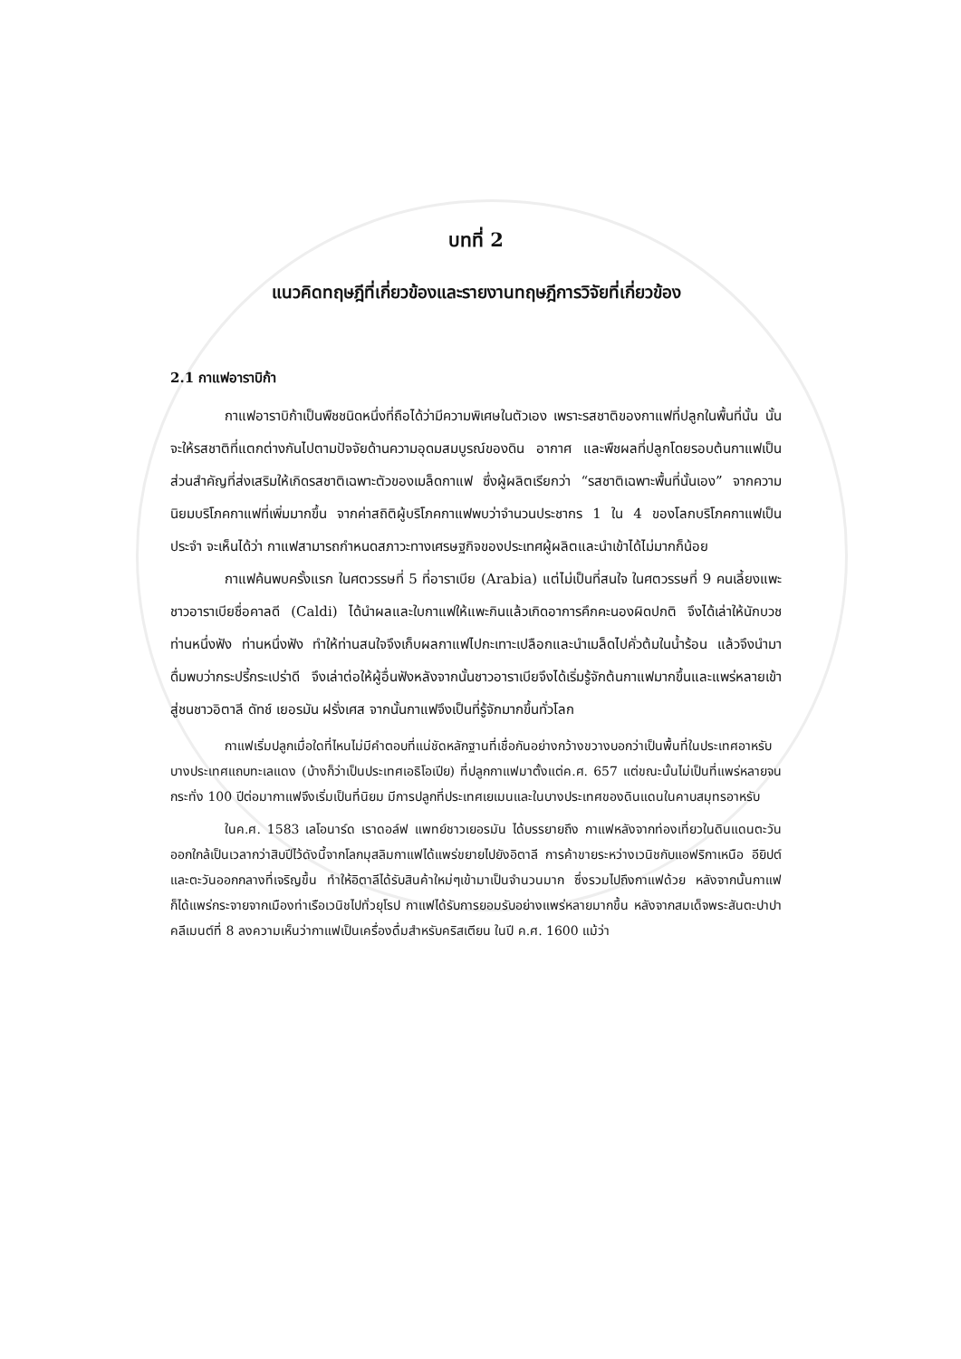บทที่ 2
แนวคิดทฤษฎีที่เกี่ยวข้องและรายงานทฤษฎีการวิจัยที่เกี่ยวข้อง
2.1 กาแฟอาราบิก้า
กาแฟอาราบิก้าเป็นพืชชนิดหนึ่งที่ถือได้ว่ามีความพิเศษในตัวเอง เพราะรสชาติของกาแฟที่ปลูกในพื้นที่นั้น นั้นจะให้รสชาติที่แตกต่างกันไปตามปัจจัยด้านความอุดมสมบูรณ์ของดิน อากาศ และพืชผลที่ปลูกโดยรอบต้นกาแฟเป็นส่วนสำคัญที่ส่งเสริมให้เกิดรสชาติเฉพาะตัวของเมล็ดกาแฟ ซึ่งผู้ผลิตเรียกว่า “รสชาติเฉพาะพื้นที่นั้นเอง” จากความนิยมบริโภคกาแฟที่เพิ่มมากขึ้น จากค่าสถิติผู้บริโภคกาแฟพบว่าจำนวนประชากร 1 ใน 4 ของโลกบริโภคกาแฟเป็นประจำ จะเห็นได้ว่า กาแฟสามารถกำหนดสภาวะทางเศรษฐกิจของประเทศผู้ผลิตและนำเข้าได้ไม่มากก็น้อย
กาแฟค้นพบครั้งแรก ในศตวรรษที่ 5 ที่อาราเบีย (Arabia) แต่ไม่เป็นที่สนใจ ในศตวรรษที่ 9 คนเลี้ยงแพะชาวอาราเบียชื่อคาลดี (Caldi) ได้นำผลและใบกาแฟให้แพะกินแล้วเกิดอาการคึกคะนองผิดปกติ จึงได้เล่าให้นักบวชท่านหนึ่งฟัง ท่านหนึ่งฟัง ทำให้ท่านสนใจจึงเก็บผลกาแฟไปกะเทาะเปลือกและนำเมล็ดไปคั่วต้มในน้ำร้อน แล้วจึงนำมาดื่มพบว่ากระปรี้กระเปร่าดี จึงเล่าต่อให้ผู้อื่นฟังหลังจากนั้นชาวอาราเบียจึงได้เริ่มรู้จักต้นกาแฟมากขึ้นและแพร่หลายเข้าสู่ชนชาวอิตาลี ดัทช์ เยอรมัน ฝรั่งเศส จากนั้นกาแฟจึงเป็นที่รู้จักมากขึ้นทั่วโลก
กาแฟเริ่มปลูกเมื่อใดที่ไหนไม่มีคำตอบที่แน่ชัดหลักฐานที่เชื่อกันอย่างกว้างขวางบอกว่าเป็นพื้นที่ในประเทศอาหรับบางประเทศแถบทะเลแดง (บ้างก็ว่าเป็นประเทศเอธิโอเปีย) ที่ปลูกกาแฟมาตั้งแต่ค.ศ. 657 แต่ขณะนั้นไม่เป็นที่แพร่หลายจนกระทั่ง 100 ปีต่อมากาแฟจึงเริ่มเป็นที่นิยม มีการปลูกที่ประเทศเยเมนและในบางประเทศของดินแดนในคาบสมุทรอาหรับ
ในค.ศ. 1583 เลโอนาร์ด เราดอล์ฟ แพทย์ชาวเยอรมัน ได้บรรยายถึง กาแฟหลังจากท่องเที่ยวในดินแดนตะวันออกใกล้เป็นเวลากว่าสิบปีไว้ดังนี้จากโลกมุสลิมกาแฟได้แพร่ขยายไปยังอิตาลี การค้าขายระหว่างเวนิชกับแอฟริกาเหนือ อียิปต์และตะวันออกกลางที่เจริญขึ้น ทำให้อิตาลีได้รับสินค้าใหม่ๆเข้ามาเป็นจำนวนมาก ซึ่งรวมไปถึงกาแฟด้วย หลังจากนั้นกาแฟก็ได้แพร่กระจายจากเมืองท่าเรือเวนิชไปทั่วยุโรป กาแฟได้รับการยอมรับอย่างแพร่หลายมากขึ้น หลังจากสมเด็จพระสันตะปาปาคลีเมนต์ที่ 8 ลงความเห็นว่ากาแฟเป็นเครื่องดื่มสำหรับคริสเตียน ในปี ค.ศ. 1600 แม้ว่า